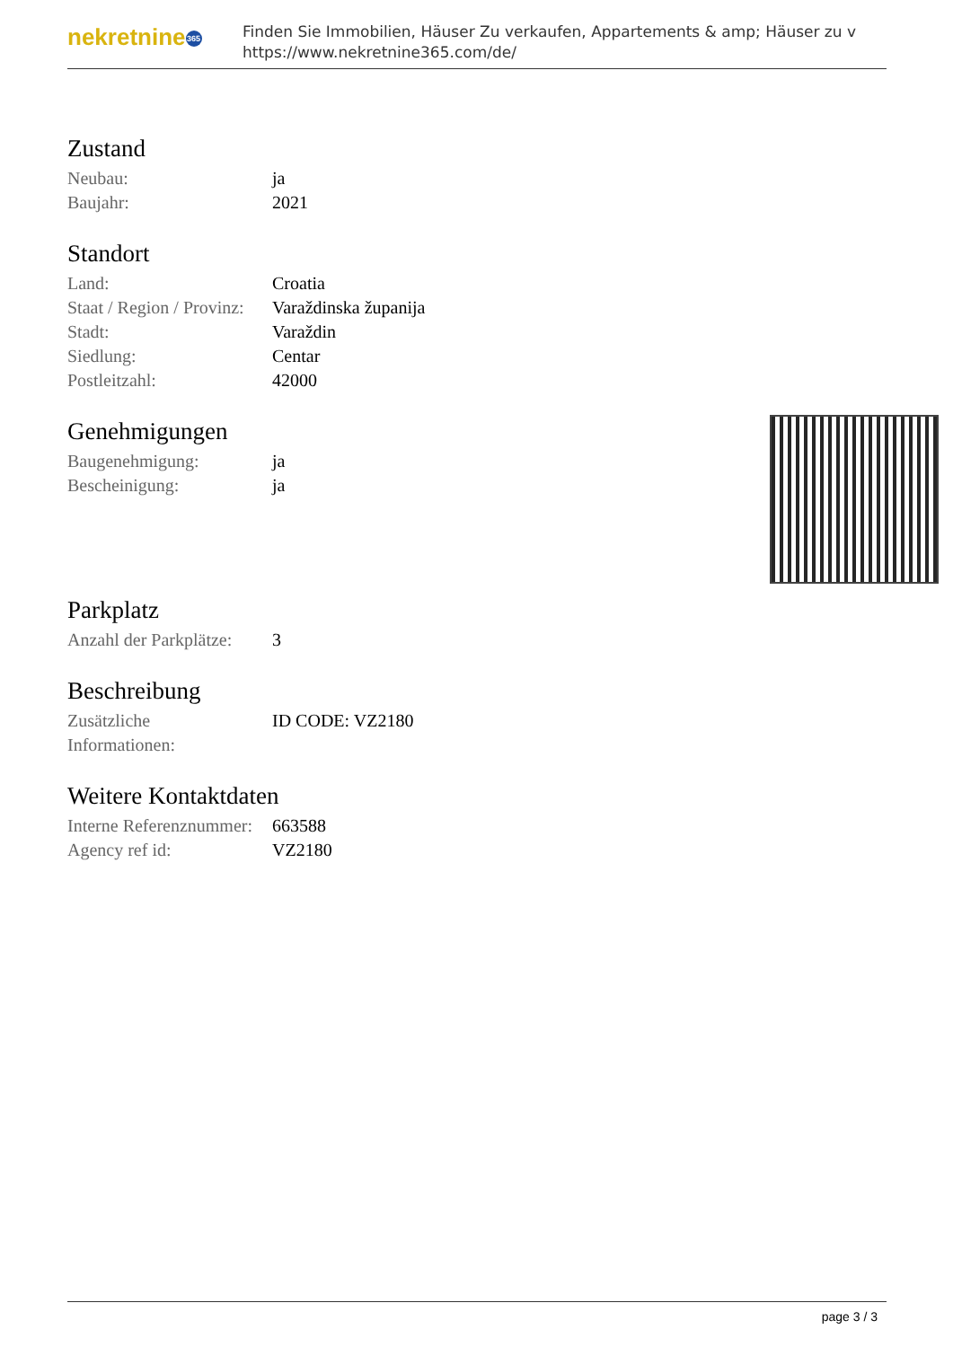nekretnine 365
Finden Sie Immobilien, Häuser Zu verkaufen, Appartements & amp; Häuser zu v
https://www.nekretnine365.com/de/
Zustand
| Neubau: | ja |
| Baujahr: | 2021 |
Standort
| Land: | Croatia |
| Staat / Region / Provinz: | Varaždinska županija |
| Stadt: | Varaždin |
| Siedlung: | Centar |
| Postleitzahl: | 42000 |
Genehmigungen
| Baugenehmigung: | ja |
| Bescheinigung: | ja |
Parkplatz
| Anzahl der Parkplätze: | 3 |
Beschreibung
| Zusätzliche Informationen: | ID CODE: VZ2180 |
Weitere Kontaktdaten
| Interne Referenznummer: | 663588 |
| Agency ref id: | VZ2180 |
page 3 / 3